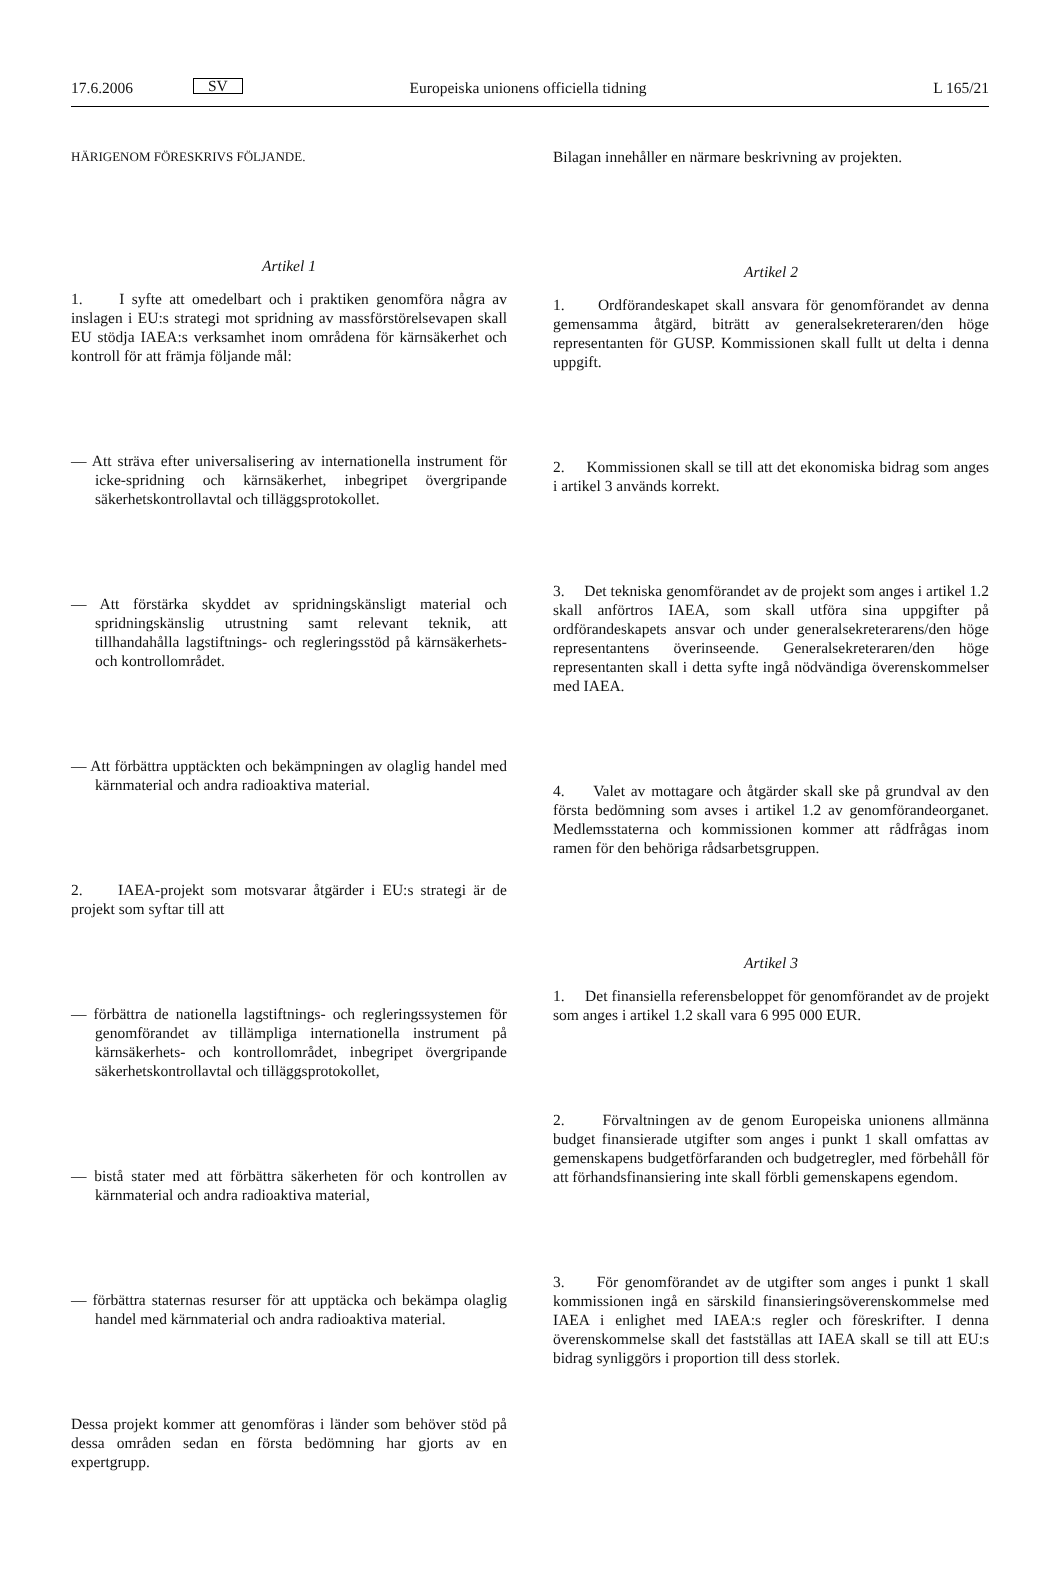17.6.2006 SV Europeiska unionens officiella tidning L 165/21
HÄRIGENOM FÖRESKRIVS FÖLJANDE.
Artikel 1
1. I syfte att omedelbart och i praktiken genomföra några av inslagen i EU:s strategi mot spridning av massförstörelsevapen skall EU stödja IAEA:s verksamhet inom områdena för kärnsäkerhet och kontroll för att främja följande mål:
— Att sträva efter universalisering av internationella instrument för icke-spridning och kärnsäkerhet, inbegripet övergripande säkerhetskontrollavtal och tilläggsprotokollet.
— Att förstärka skyddet av spridningskänsligt material och spridningskänslig utrustning samt relevant teknik, att tillhandahålla lagstiftnings- och regleringsstöd på kärnsäkerhets- och kontrollområdet.
— Att förbättra upptäckten och bekämpningen av olaglig handel med kärnmaterial och andra radioaktiva material.
2. IAEA-projekt som motsvarar åtgärder i EU:s strategi är de projekt som syftar till att
— förbättra de nationella lagstiftnings- och regleringssystemen för genomförandet av tillämpliga internationella instrument på kärnsäkerhets- och kontrollområdet, inbegripet övergripande säkerhetskontrollavtal och tilläggsprotokollet,
— bistå stater med att förbättra säkerheten för och kontrollen av kärnmaterial och andra radioaktiva material,
— förbättra staternas resurser för att upptäcka och bekämpa olaglig handel med kärnmaterial och andra radioaktiva material.
Dessa projekt kommer att genomföras i länder som behöver stöd på dessa områden sedan en första bedömning har gjorts av en expertgrupp.
Bilagan innehåller en närmare beskrivning av projekten.
Artikel 2
1. Ordförandeskapet skall ansvara för genomförandet av denna gemensamma åtgärd, biträtt av generalsekreteraren/den höge representanten för GUSP. Kommissionen skall fullt ut delta i denna uppgift.
2. Kommissionen skall se till att det ekonomiska bidrag som anges i artikel 3 används korrekt.
3. Det tekniska genomförandet av de projekt som anges i artikel 1.2 skall anförtros IAEA, som skall utföra sina uppgifter på ordförandeskapets ansvar och under generalsekreterarens/den höge representantens överinseende. Generalsekreteraren/den höge representanten skall i detta syfte ingå nödvändiga överenskommelser med IAEA.
4. Valet av mottagare och åtgärder skall ske på grundval av den första bedömning som avses i artikel 1.2 av genomförandeorganet. Medlemsstaterna och kommissionen kommer att rådfrågas inom ramen för den behöriga rådsarbetsgruppen.
Artikel 3
1. Det finansiella referensbeloppet för genomförandet av de projekt som anges i artikel 1.2 skall vara 6 995 000 EUR.
2. Förvaltningen av de genom Europeiska unionens allmänna budget finansierade utgifter som anges i punkt 1 skall omfattas av gemenskapens budgetförfaranden och budgetregler, med förbehåll för att förhandsfinansiering inte skall förbli gemenskapens egendom.
3. För genomförandet av de utgifter som anges i punkt 1 skall kommissionen ingå en särskild finansieringsöverenskommelse med IAEA i enlighet med IAEA:s regler och föreskrifter. I denna överenskommelse skall det fastställas att IAEA skall se till att EU:s bidrag synliggörs i proportion till dess storlek.